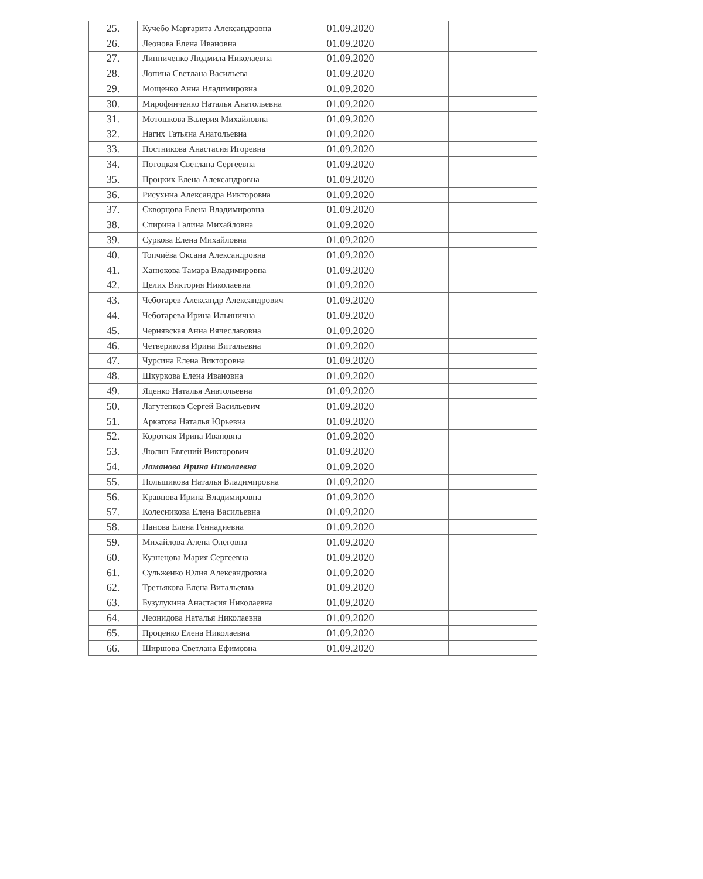| 25. | Кучебо Маргарита Александровна | 01.09.2020 | |
| 26. | Леонова Елена Ивановна | 01.09.2020 | |
| 27. | Линниченко Людмила Николаевна | 01.09.2020 | |
| 28. | Лопина Светлана Васильева | 01.09.2020 | |
| 29. | Мощенко Анна Владимировна | 01.09.2020 | |
| 30. | Мирофянченко Наталья Анатольевна | 01.09.2020 | |
| 31. | Мотошкова Валерия Михайловна | 01.09.2020 | |
| 32. | Нагих Татьяна Анатольевна | 01.09.2020 | |
| 33. | Постникова Анастасия Игоревна | 01.09.2020 | |
| 34. | Потоцкая Светлана Сергеевна | 01.09.2020 | |
| 35. | Процких Елена Александровна | 01.09.2020 | |
| 36. | Рисухина Александра Викторовна | 01.09.2020 | |
| 37. | Скворцова Елена Владимировна | 01.09.2020 | |
| 38. | Спирина Галина Михайловна | 01.09.2020 | |
| 39. | Суркова Елена Михайловна | 01.09.2020 | |
| 40. | Топчиёва Оксана Александровна | 01.09.2020 | |
| 41. | Ханюкова Тамара Владимировна | 01.09.2020 | |
| 42. | Целих Виктория Николаевна | 01.09.2020 | |
| 43. | Чеботарев Александр Александрович | 01.09.2020 | |
| 44. | Чеботарева Ирина Ильинична | 01.09.2020 | |
| 45. | Чернявская Анна Вячеславовна | 01.09.2020 | |
| 46. | Четверикова Ирина Витальевна | 01.09.2020 | |
| 47. | Чурсина Елена Викторовна | 01.09.2020 | |
| 48. | Шкуркова Елена Ивановна | 01.09.2020 | |
| 49. | Яценко Наталья Анатольевна | 01.09.2020 | |
| 50. | Лагутенков Сергей Васильевич | 01.09.2020 | |
| 51. | Аркатова Наталья Юрьевна | 01.09.2020 | |
| 52. | Короткая Ирина Ивановна | 01.09.2020 | |
| 53. | Люлин Евгений Викторович | 01.09.2020 | |
| 54. | Ламанова Ирина Николаевна | 01.09.2020 | |
| 55. | Польшикова Наталья Владимировна | 01.09.2020 | |
| 56. | Кравцова Ирина Владимировна | 01.09.2020 | |
| 57. | Колесникова Елена Васильевна | 01.09.2020 | |
| 58. | Панова Елена Геннадиевна | 01.09.2020 | |
| 59. | Михайлова Алена Олеговна | 01.09.2020 | |
| 60. | Кузнецова Мария Сергеевна | 01.09.2020 | |
| 61. | Сульженко Юлия Александровна | 01.09.2020 | |
| 62. | Третьякова Елена Витальевна | 01.09.2020 | |
| 63. | Бузулукина Анастасия Николаевна | 01.09.2020 | |
| 64. | Леонидова Наталья Николаевна | 01.09.2020 | |
| 65. | Проценко Елена Николаевна | 01.09.2020 | |
| 66. | Ширшова Светлана Ефимовна | 01.09.2020 | |